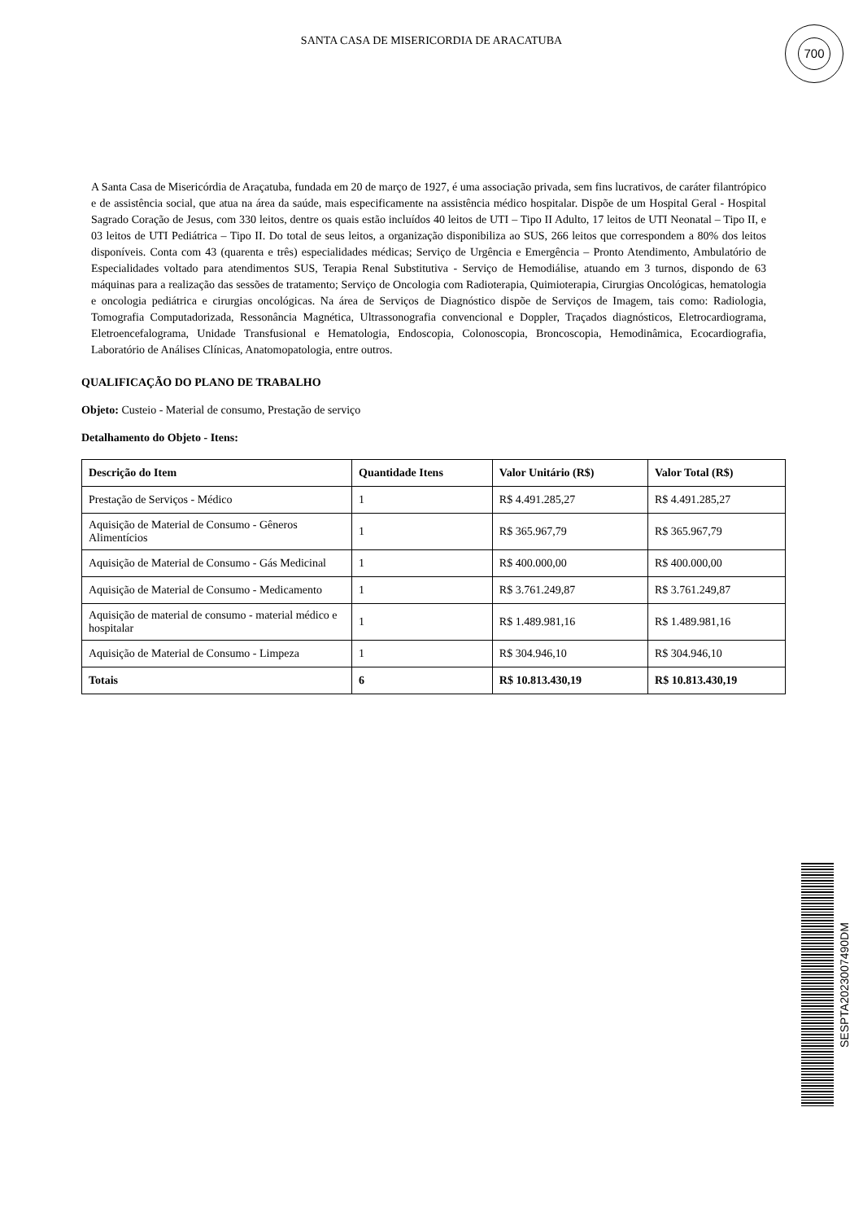SANTA CASA DE MISERICORDIA DE ARACATUBA
700
A Santa Casa de Misericórdia de Araçatuba, fundada em 20 de março de 1927, é uma associação privada, sem fins lucrativos, de caráter filantrópico e de assistência social, que atua na área da saúde, mais especificamente na assistência médico hospitalar. Dispõe de um Hospital Geral - Hospital Sagrado Coração de Jesus, com 330 leitos, dentre os quais estão incluídos 40 leitos de UTI – Tipo II Adulto, 17 leitos de UTI Neonatal – Tipo II, e 03 leitos de UTI Pediátrica – Tipo II. Do total de seus leitos, a organização disponibiliza ao SUS, 266 leitos que correspondem a 80% dos leitos disponíveis. Conta com 43 (quarenta e três) especialidades médicas; Serviço de Urgência e Emergência – Pronto Atendimento, Ambulatório de Especialidades voltado para atendimentos SUS, Terapia Renal Substitutiva - Serviço de Hemodiálise, atuando em 3 turnos, dispondo de 63 máquinas para a realização das sessões de tratamento; Serviço de Oncologia com Radioterapia, Quimioterapia, Cirurgias Oncológicas, hematologia e oncologia pediátrica e cirurgias oncológicas. Na área de Serviços de Diagnóstico dispõe de Serviços de Imagem, tais como: Radiologia, Tomografia Computadorizada, Ressonância Magnética, Ultrassonografia convencional e Doppler, Traçados diagnósticos, Eletrocardiograma, Eletroencefalograma, Unidade Transfusional e Hematologia, Endoscopia, Colonoscopia, Broncoscopia, Hemodinâmica, Ecocardiografia, Laboratório de Análises Clínicas, Anatomopatologia, entre outros.
QUALIFICAÇÃO DO PLANO DE TRABALHO
Objeto: Custeio - Material de consumo, Prestação de serviço
Detalhamento do Objeto - Itens:
| Descrição do Item | Quantidade Itens | Valor Unitário (R$) | Valor Total (R$) |
| --- | --- | --- | --- |
| Prestação de Serviços - Médico | 1 | R$ 4.491.285,27 | R$ 4.491.285,27 |
| Aquisição de Material de Consumo - Gêneros Alimentícios | 1 | R$ 365.967,79 | R$ 365.967,79 |
| Aquisição de Material de Consumo - Gás Medicinal | 1 | R$ 400.000,00 | R$ 400.000,00 |
| Aquisição de Material de Consumo - Medicamento | 1 | R$ 3.761.249,87 | R$ 3.761.249,87 |
| Aquisição de material de consumo - material médico e hospitalar | 1 | R$ 1.489.981,16 | R$ 1.489.981,16 |
| Aquisição de Material de Consumo - Limpeza | 1 | R$ 304.946,10 | R$ 304.946,10 |
| Totais | 6 | R$ 10.813.430,19 | R$ 10.813.430,19 |
SESPTA2023007490DM